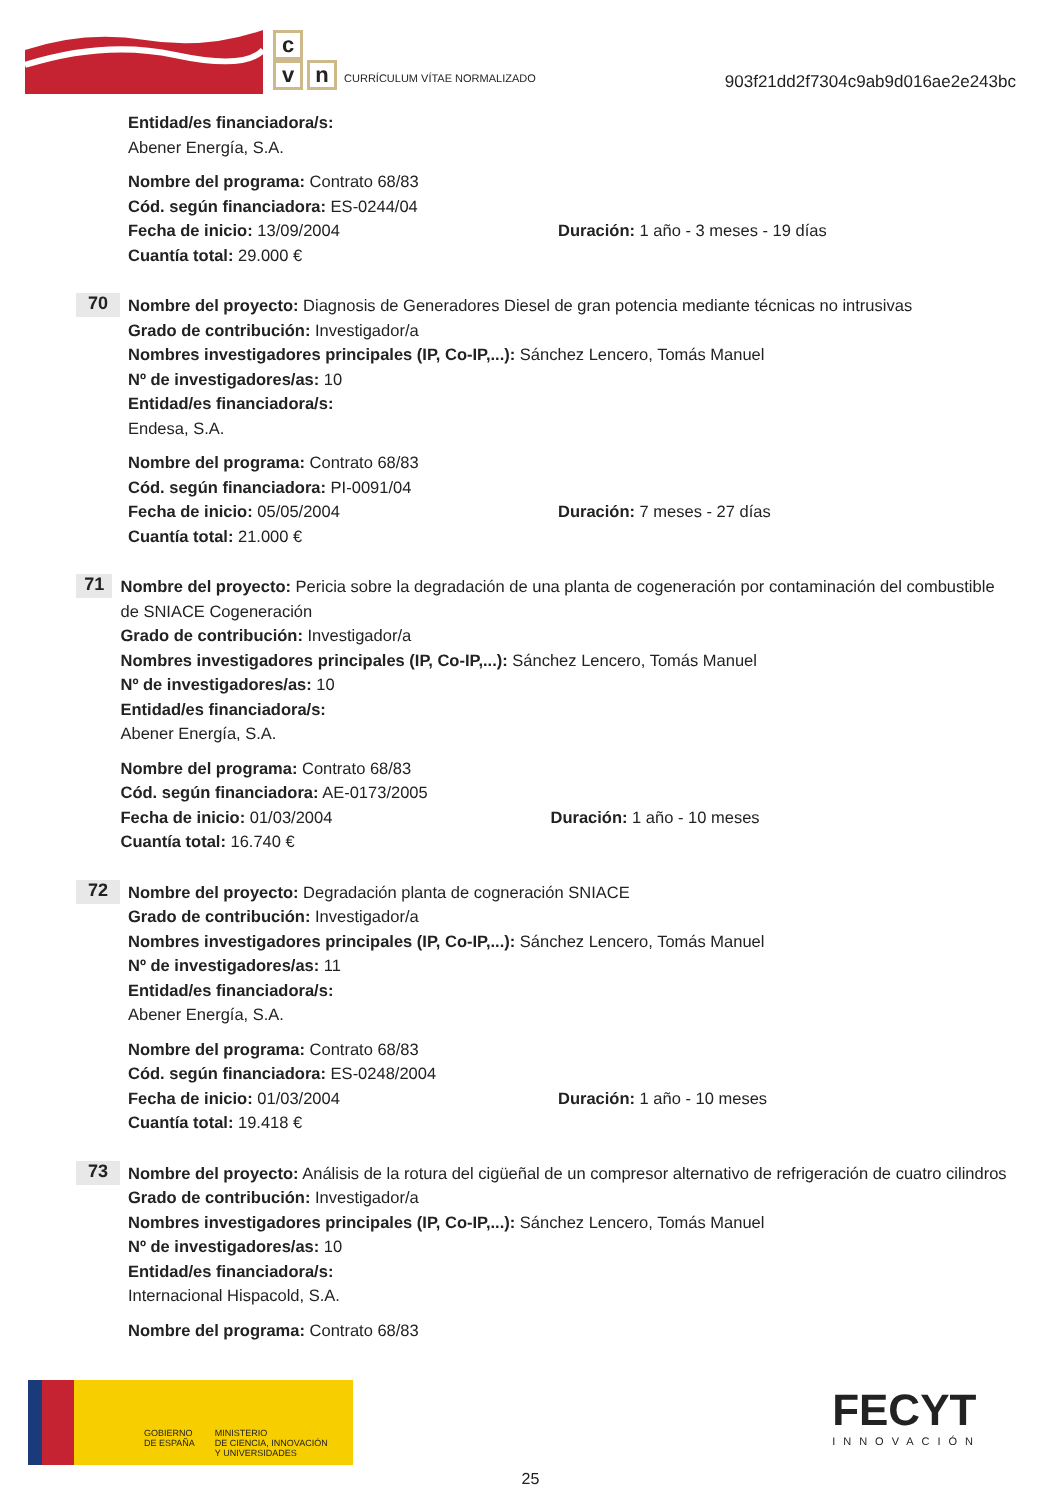c
vn CURRÍCULUM VÍTAE NORMALIZADO
903f21dd2f7304c9ab9d016ae2e243bc
Entidad/es financiadora/s:
Abener Energía, S.A.
Nombre del programa: Contrato 68/83
Cód. según financiadora: ES-0244/04
Fecha de inicio: 13/09/2004 Duración: 1 año - 3 meses - 19 días
Cuantía total: 29.000 €
70
Nombre del proyecto: Diagnosis de Generadores Diesel de gran potencia mediante técnicas no intrusivas
Grado de contribución: Investigador/a
Nombres investigadores principales (IP, Co-IP,...): Sánchez Lencero, Tomás Manuel
Nº de investigadores/as: 10
Entidad/es financiadora/s:
Endesa, S.A.
Nombre del programa: Contrato 68/83
Cód. según financiadora: PI-0091/04
Fecha de inicio: 05/05/2004 Duración: 7 meses - 27 días
Cuantía total: 21.000 €
71
Nombre del proyecto: Pericia sobre la degradación de una planta de cogeneración por contaminación del combustible de SNIACE Cogeneración
Grado de contribución: Investigador/a
Nombres investigadores principales (IP, Co-IP,...): Sánchez Lencero, Tomás Manuel
Nº de investigadores/as: 10
Entidad/es financiadora/s:
Abener Energía, S.A.
Nombre del programa: Contrato 68/83
Cód. según financiadora: AE-0173/2005
Fecha de inicio: 01/03/2004 Duración: 1 año - 10 meses
Cuantía total: 16.740 €
72
Nombre del proyecto: Degradación planta de cogneración SNIACE
Grado de contribución: Investigador/a
Nombres investigadores principales (IP, Co-IP,...): Sánchez Lencero, Tomás Manuel
Nº de investigadores/as: 11
Entidad/es financiadora/s:
Abener Energía, S.A.
Nombre del programa: Contrato 68/83
Cód. según financiadora: ES-0248/2004
Fecha de inicio: 01/03/2004 Duración: 1 año - 10 meses
Cuantía total: 19.418 €
73
Nombre del proyecto: Análisis de la rotura del cigüeñal de un compresor alternativo de refrigeración de cuatro cilindros
Grado de contribución: Investigador/a
Nombres investigadores principales (IP, Co-IP,...): Sánchez Lencero, Tomás Manuel
Nº de investigadores/as: 10
Entidad/es financiadora/s:
Internacional Hispacold, S.A.
Nombre del programa: Contrato 68/83
GOBIERNO
DE ESPAÑA
MINISTERIO
DE CIENCIA, INNOVACIÓN
Y UNIVERSIDADES
FECYT
INNOVACIÓN
25